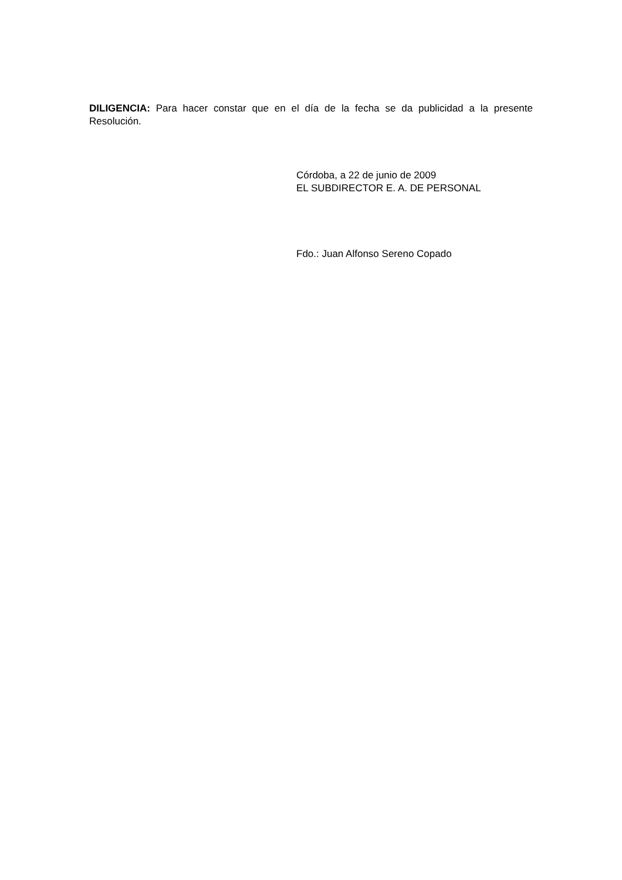DILIGENCIA: Para hacer constar que en el día de la fecha se da publicidad a la presente Resolución.
Córdoba, a 22 de junio de 2009
EL SUBDIRECTOR E. A. DE PERSONAL
Fdo.: Juan Alfonso Sereno Copado